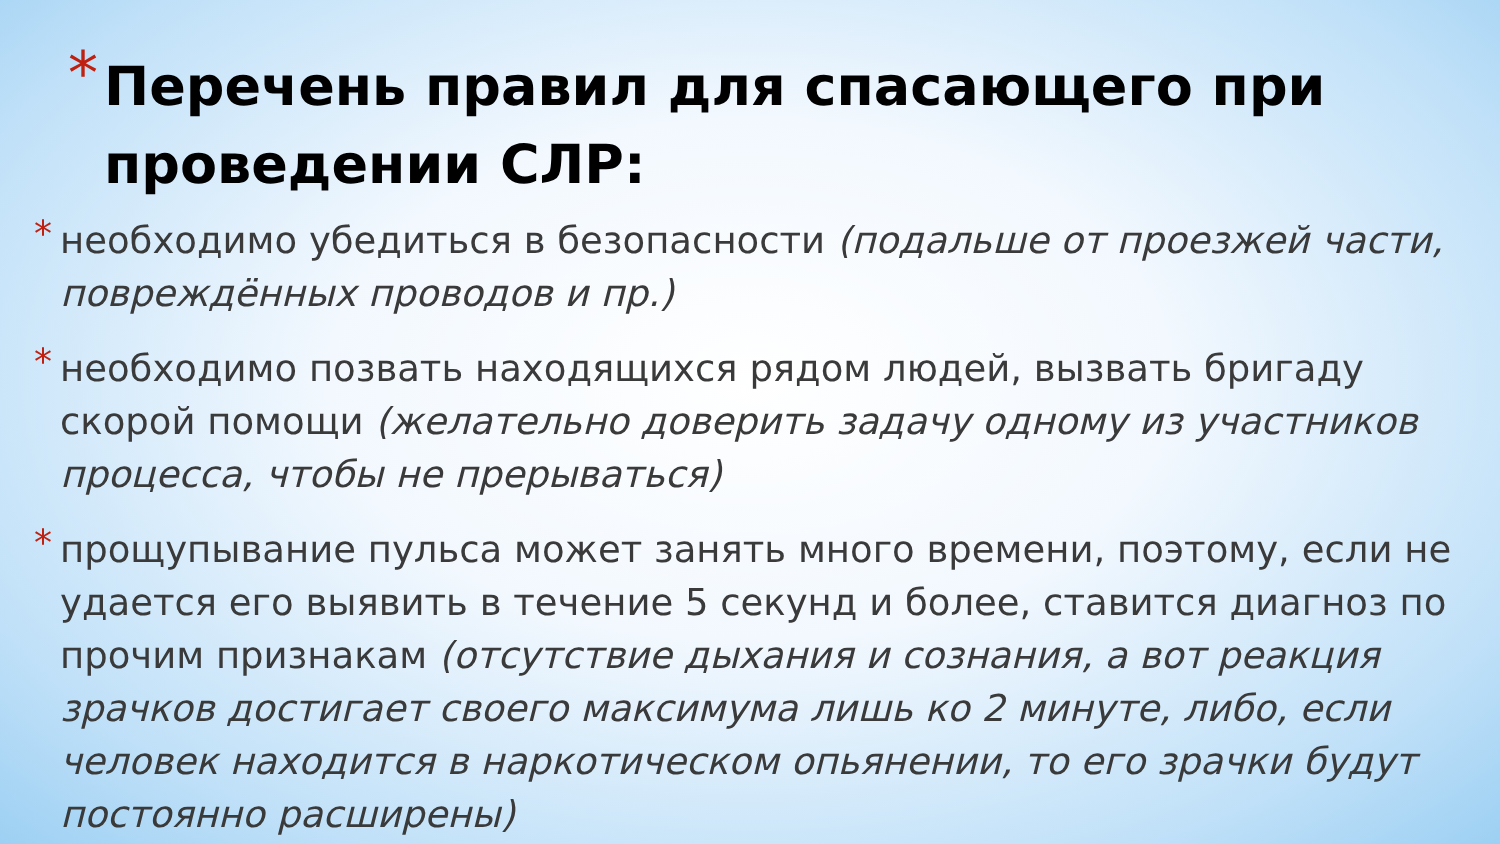* Перечень правил для спасающего при
проведении СЛР:
*
необходимо убедиться в безопасности (подальше от проезжей части, повреждённых проводов и пр.)
*
необходимо позвать находящихся рядом людей, вызвать бригаду скорой помощи (желательно доверить задачу одному из участников процесса, чтобы не прерываться)
*
прощупывание пульса может занять много времени, поэтому, если не удается его выявить в течение 5 секунд и более, ставится диагноз по прочим признакам (отсутствие дыхания и сознания, а вот реакция зрачков достигает своего максимума лишь ко 2 минуте, либо, если человек находится в наркотическом опьянении, то его зрачки будут постоянно расширены)